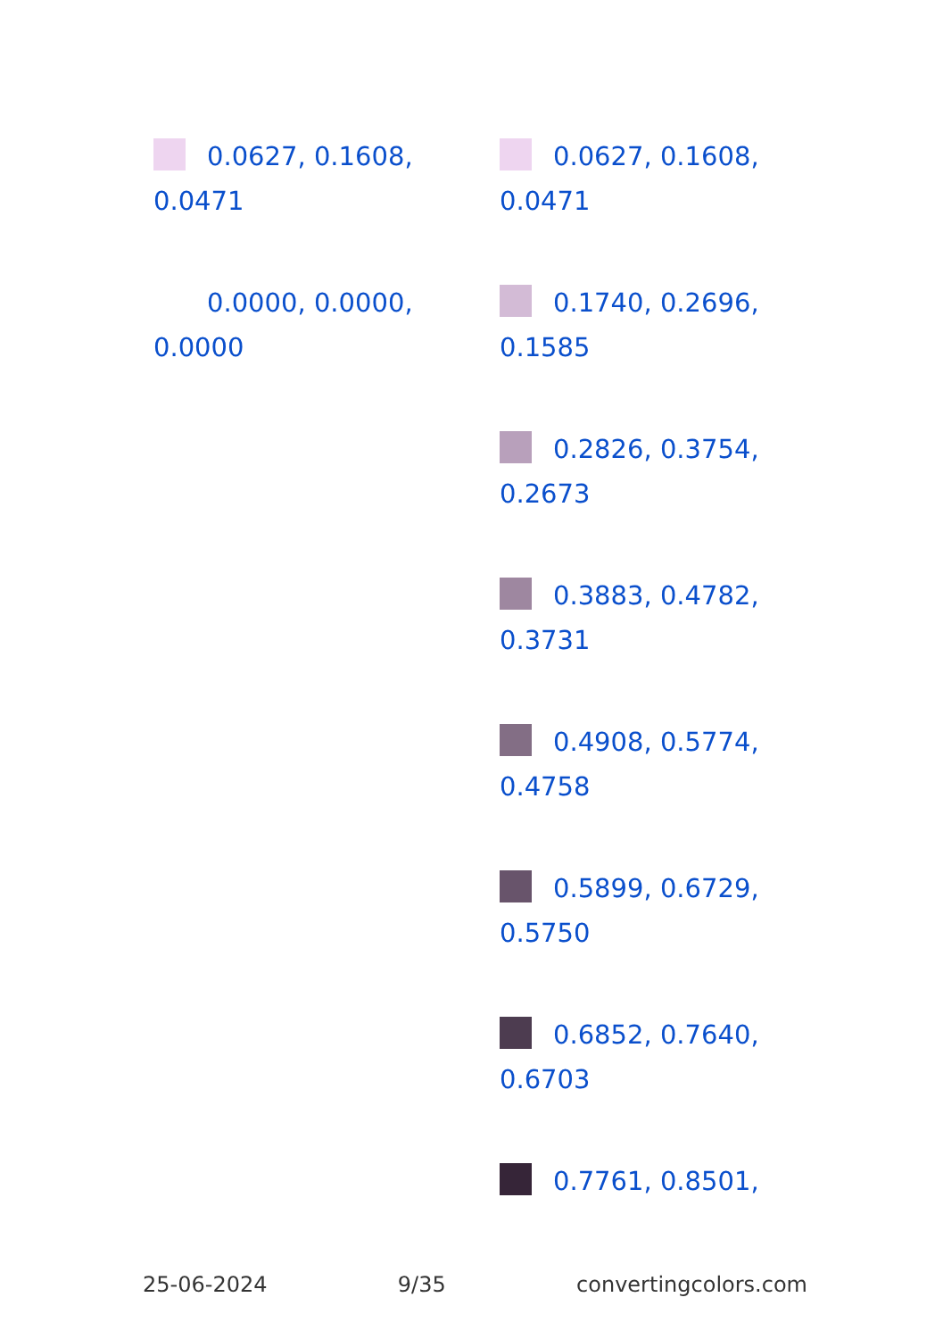0.0627, 0.1608, 0.0471
0.0000, 0.0000, 0.0000
0.0627, 0.1608, 0.0471
0.1740, 0.2696, 0.1585
0.2826, 0.3754, 0.2673
0.3883, 0.4782, 0.3731
0.4908, 0.5774, 0.4758
0.5899, 0.6729, 0.5750
0.6852, 0.7640, 0.6703
0.7761, 0.8501,
25-06-2024 9/35 convertingcolors.com